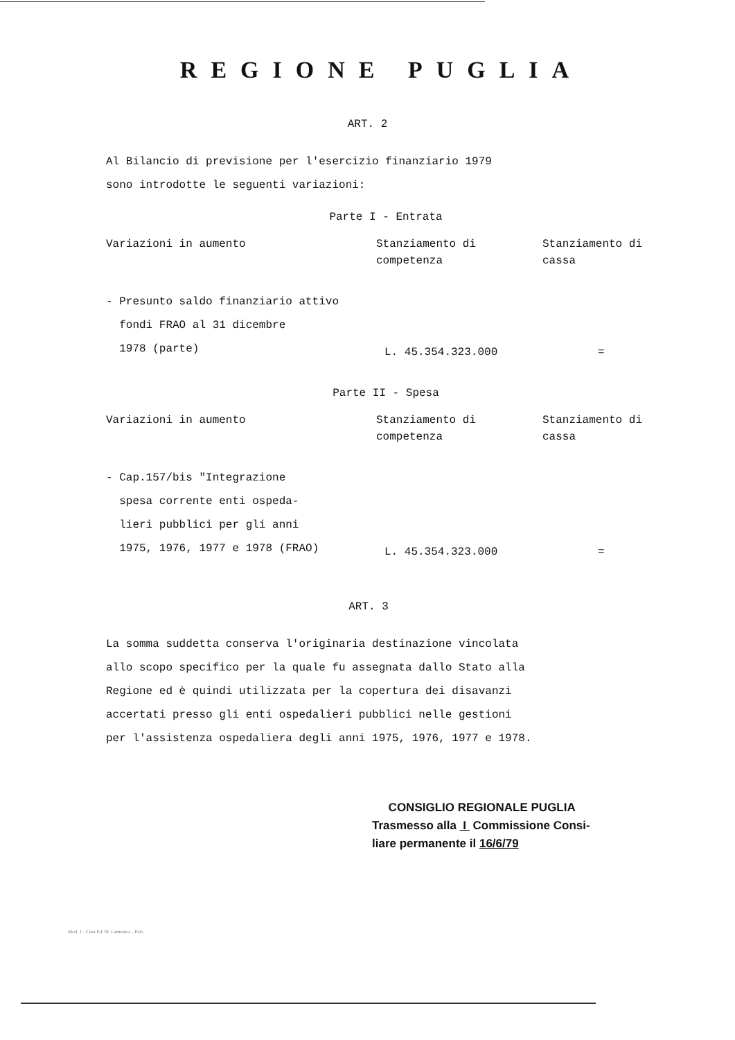REGIONE PUGLIA
ART. 2
Al Bilancio di previsione per l'esercizio finanziario 1979
sono introdotte le seguenti variazioni:
Parte I - Entrata
| Variazioni in aumento | Stanziamento di competenza | Stanziamento di cassa |
| - Presunto saldo finanziario attivo fondi FRAO al 31 dicembre 1978 (parte) | L. 45.354.323.000 | = |
Parte II - Spesa
| Variazioni in aumento | Stanziamento di competenza | Stanziamento di cassa |
| - Cap.157/bis "Integrazione spesa corrente enti ospeda- lieri pubblici per gli anni 1975, 1976, 1977 e 1978 (FRAO) | L. 45.354.323.000 | = |
ART. 3
La somma suddetta conserva l'originaria destinazione vincolata
allo scopo specifico per la quale fu assegnata dallo Stato alla
Regione ed è quindi utilizzata per la copertura dei disavanzi
accertati presso gli enti ospedalieri pubblici nelle gestioni
per l'assistenza ospedaliera degli anni 1975, 1976, 1977 e 1978.
CONSIGLIO REGIONALE PUGLIA
Trasmesso alla I Commissione Consi-
liare permanente il 16/6/79
Mod. 1 - Casa Ed. M. Lamonica - Palo